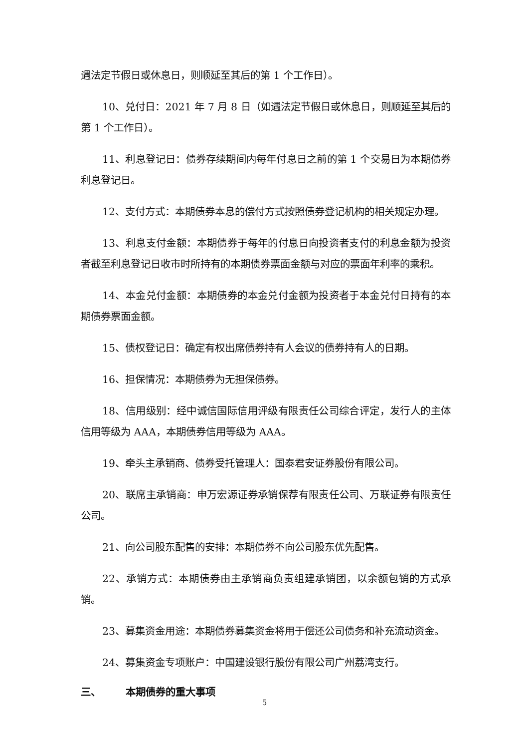遇法定节假日或休息日，则顺延至其后的第 1 个工作日）。
10、兑付日：2021 年 7 月 8 日（如遇法定节假日或休息日，则顺延至其后的第 1 个工作日）。
11、利息登记日：债券存续期间内每年付息日之前的第 1 个交易日为本期债券利息登记日。
12、支付方式：本期债券本息的偿付方式按照债券登记机构的相关规定办理。
13、利息支付金额：本期债券于每年的付息日向投资者支付的利息金额为投资者截至利息登记日收市时所持有的本期债券票面金额与对应的票面年利率的乘积。
14、本金兑付金额：本期债券的本金兑付金额为投资者于本金兑付日持有的本期债券票面金额。
15、债权登记日：确定有权出席债券持有人会议的债券持有人的日期。
16、担保情况：本期债券为无担保债券。
18、信用级别：经中诚信国际信用评级有限责任公司综合评定，发行人的主体信用等级为 AAA，本期债券信用等级为 AAA。
19、牵头主承销商、债券受托管理人：国泰君安证券股份有限公司。
20、联席主承销商：申万宏源证券承销保荐有限责任公司、万联证券有限责任公司。
21、向公司股东配售的安排：本期债券不向公司股东优先配售。
22、承销方式：本期债券由主承销商负责组建承销团，以余额包销的方式承销。
23、募集资金用途：本期债券募集资金将用于偿还公司债务和补充流动资金。
24、募集资金专项账户：中国建设银行股份有限公司广州荔湾支行。
三、 本期债券的重大事项
5